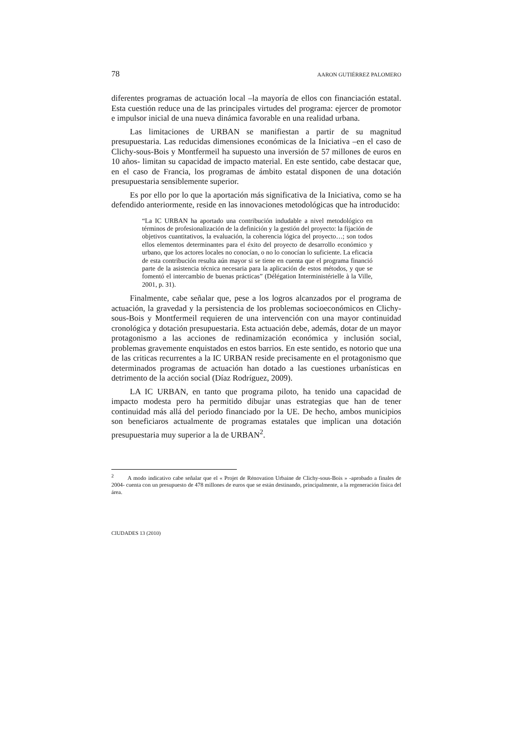78 AARON GUTIÉRREZ PALOMERO
diferentes programas de actuación local –la mayoría de ellos con financiación estatal. Esta cuestión reduce una de las principales virtudes del programa: ejercer de promotor e impulsor inicial de una nueva dinámica favorable en una realidad urbana.
Las limitaciones de URBAN se manifiestan a partir de su magnitud presupuestaria. Las reducidas dimensiones económicas de la Iniciativa –en el caso de Clichy-sous-Bois y Montfermeil ha supuesto una inversión de 57 millones de euros en 10 años- limitan su capacidad de impacto material. En este sentido, cabe destacar que, en el caso de Francia, los programas de ámbito estatal disponen de una dotación presupuestaria sensiblemente superior.
Es por ello por lo que la aportación más significativa de la Iniciativa, como se ha defendido anteriormente, reside en las innovaciones metodológicas que ha introducido:
“La IC URBAN ha aportado una contribución indudable a nivel metodológico en términos de profesionalización de la definición y la gestión del proyecto: la fijación de objetivos cuantitativos, la evaluación, la coherencia lógica del proyecto…; son todos ellos elementos determinantes para el éxito del proyecto de desarrollo económico y urbano, que los actores locales no conocían, o no lo conocían lo suficiente. La eficacia de esta contribución resulta aún mayor si se tiene en cuenta que el programa financió parte de la asistencia técnica necesaria para la aplicación de estos métodos, y que se fomentó el intercambio de buenas prácticas” (Délégation Interministérielle à la Ville, 2001, p. 31).
Finalmente, cabe señalar que, pese a los logros alcanzados por el programa de actuación, la gravedad y la persistencia de los problemas socioeconómicos en Clichy-sous-Bois y Montfermeil requieren de una intervención con una mayor continuidad cronológica y dotación presupuestaria. Esta actuación debe, además, dotar de un mayor protagonismo a las acciones de redinamización económica y inclusión social, problemas gravemente enquistados en estos barrios. En este sentido, es notorio que una de las criticas recurrentes a la IC URBAN reside precisamente en el protagonismo que determinados programas de actuación han dotado a las cuestiones urbanísticas en detrimento de la acción social (Díaz Rodríguez, 2009).
LA IC URBAN, en tanto que programa piloto, ha tenido una capacidad de impacto modesta pero ha permitido dibujar unas estrategias que han de tener continuidad más allá del periodo financiado por la UE. De hecho, ambos municipios son beneficiaros actualmente de programas estatales que implican una dotación presupuestaria muy superior a la de URBAN<sup>2</sup>.
<sup>2</sup> A modo indicativo cabe señalar que el « Projet de Rénovation Urbaine de Clichy-sous-Bois » -aprobado a finales de 2004- cuenta con un presupuesto de 478 millones de euros que se están destinando, principalmente, a la regeneración física del área.
CIUDADES 13 (2010)